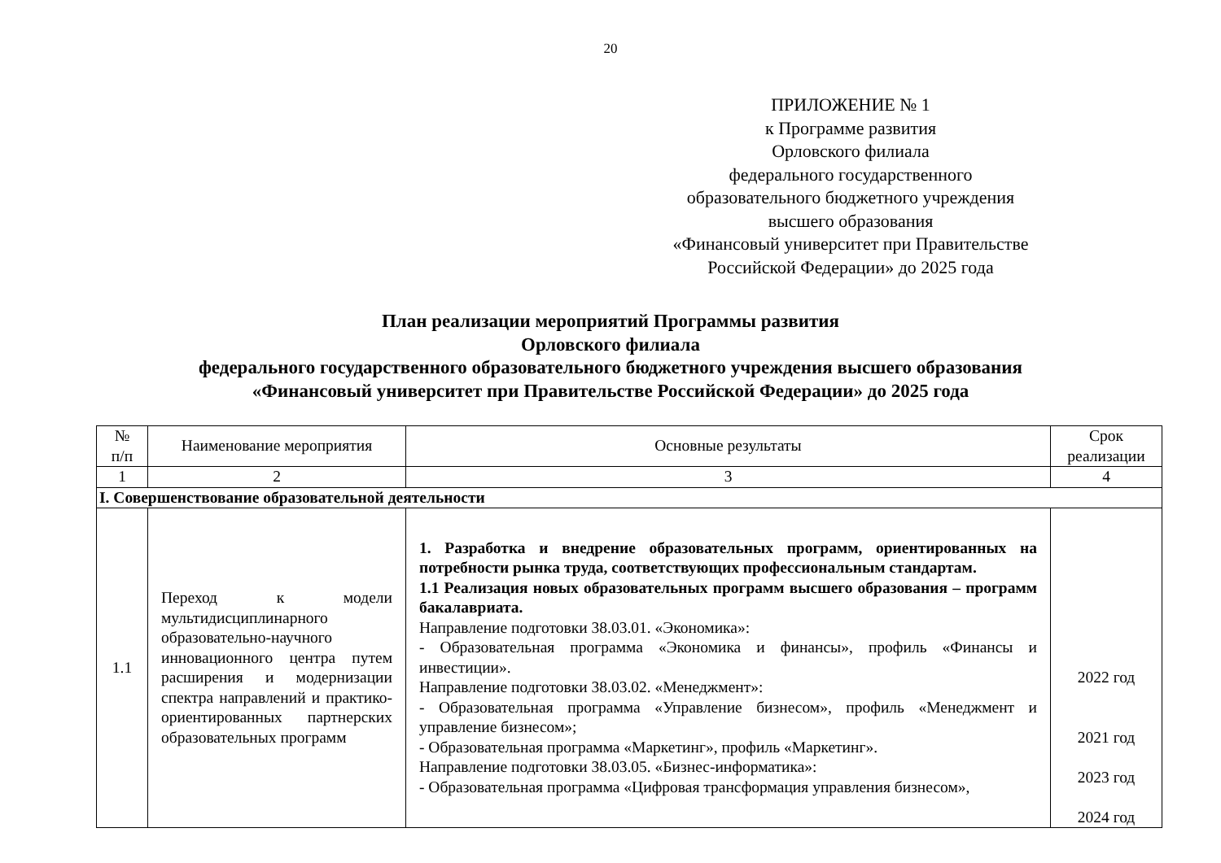20
ПРИЛОЖЕНИЕ № 1
к Программе развития
Орловского филиала
федерального государственного
образовательного бюджетного учреждения
высшего образования
«Финансовый университет при Правительстве Российской Федерации» до 2025 года
План реализации мероприятий Программы развития
Орловского филиала
федерального государственного образовательного бюджетного учреждения высшего образования
«Финансовый университет при Правительстве Российской Федерации» до 2025 года
| № п/п | Наименование мероприятия | Основные результаты | Срок реализации |
| --- | --- | --- | --- |
| 1 | 2 | 3 | 4 |
| I. Совершенствование образовательной деятельности | | | |
| 1.1 | Переход к модели мультидисциплинарного образовательно-научного инновационного центра путем расширения и модернизации спектра направлений и практико-ориентированных партнерских образовательных программ | 1. Разработка и внедрение образовательных программ, ориентированных на потребности рынка труда, соответствующих профессиональным стандартам. 1.1 Реализация новых образовательных программ высшего образования – программ бакалавриата. Направление подготовки 38.03.01. «Экономика»: - Образовательная программа «Экономика и финансы», профиль «Финансы и инвестиции». Направление подготовки 38.03.02. «Менеджмент»: - Образовательная программа «Управление бизнесом», профиль «Менеджмент и управление бизнесом»; - Образовательная программа «Маркетинг», профиль «Маркетинг». Направление подготовки 38.03.05. «Бизнес-информатика»: - Образовательная программа «Цифровая трансформация управления бизнесом», | 2022 год 2021 год 2023 год 2024 год |